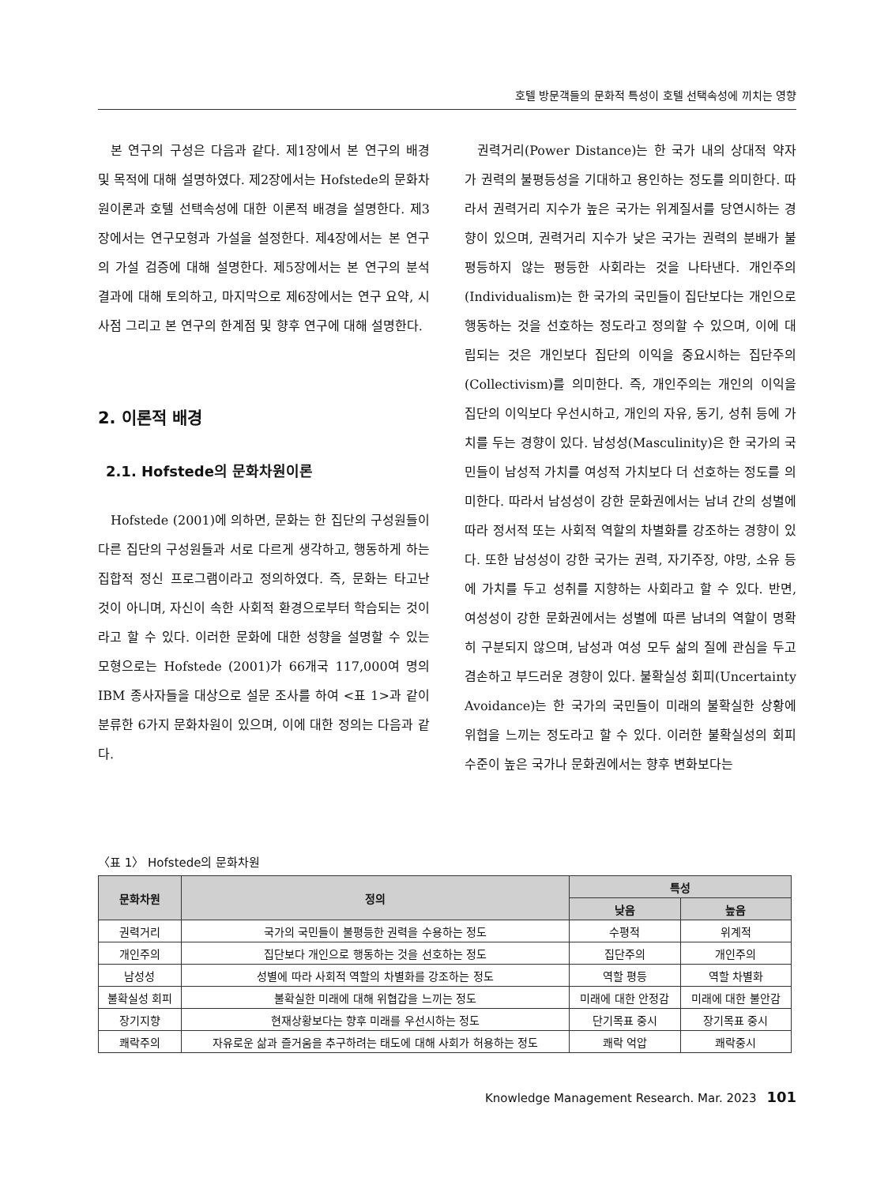호텔 방문객들의 문화적 특성이 호텔 선택속성에 끼치는 영향
본 연구의 구성은 다음과 같다. 제1장에서 본 연구의 배경 및 목적에 대해 설명하였다. 제2장에서는 Hofstede의 문화차원이론과 호텔 선택속성에 대한 이론적 배경을 설명한다. 제3장에서는 연구모형과 가설을 설정한다. 제4장에서는 본 연구의 가설 검증에 대해 설명한다. 제5장에서는 본 연구의 분석 결과에 대해 토의하고, 마지막으로 제6장에서는 연구 요약, 시사점 그리고 본 연구의 한계점 및 향후 연구에 대해 설명한다.
2. 이론적 배경
2.1. Hofstede의 문화차원이론
Hofstede (2001)에 의하면, 문화는 한 집단의 구성원들이 다른 집단의 구성원들과 서로 다르게 생각하고, 행동하게 하는 집합적 정신 프로그램이라고 정의하였다. 즉, 문화는 타고난 것이 아니며, 자신이 속한 사회적 환경으로부터 학습되는 것이라고 할 수 있다. 이러한 문화에 대한 성향을 설명할 수 있는 모형으로는 Hofstede (2001)가 66개국 117,000여 명의 IBM 종사자들을 대상으로 설문 조사를 하여 <표 1>과 같이 분류한 6가지 문화차원이 있으며, 이에 대한 정의는 다음과 같다.
권력거리(Power Distance)는 한 국가 내의 상대적 약자가 권력의 불평등성을 기대하고 용인하는 정도를 의미한다. 따라서 권력거리 지수가 높은 국가는 위계질서를 당연시하는 경향이 있으며, 권력거리 지수가 낮은 국가는 권력의 분배가 불평등하지 않는 평등한 사회라는 것을 나타낸다. 개인주의(Individualism)는 한 국가의 국민들이 집단보다는 개인으로 행동하는 것을 선호하는 정도라고 정의할 수 있으며, 이에 대립되는 것은 개인보다 집단의 이익을 중요시하는 집단주의(Collectivism)를 의미한다. 즉, 개인주의는 개인의 이익을 집단의 이익보다 우선시하고, 개인의 자유, 동기, 성취 등에 가치를 두는 경향이 있다. 남성성(Masculinity)은 한 국가의 국민들이 남성적 가치를 여성적 가치보다 더 선호하는 정도를 의미한다. 따라서 남성성이 강한 문화권에서는 남녀 간의 성별에 따라 정서적 또는 사회적 역할의 차별화를 강조하는 경향이 있다. 또한 남성성이 강한 국가는 권력, 자기주장, 야망, 소유 등에 가치를 두고 성취를 지향하는 사회라고 할 수 있다. 반면, 여성성이 강한 문화권에서는 성별에 따른 남녀의 역할이 명확히 구분되지 않으며, 남성과 여성 모두 삶의 질에 관심을 두고 겸손하고 부드러운 경향이 있다. 불확실성 회피(Uncertainty Avoidance)는 한 국가의 국민들이 미래의 불확실한 상황에 위협을 느끼는 정도라고 할 수 있다. 이러한 불확실성의 회피 수준이 높은 국가나 문화권에서는 향후 변화보다는
〈표 1〉 Hofstede의 문화차원
| 문화차원 | 정의 | 특성 | |
| --- | --- | --- | --- |
| | | 낮음 | 높음 |
| 권력거리 | 국가의 국민들이 불평등한 권력을 수용하는 정도 | 수평적 | 위계적 |
| 개인주의 | 집단보다 개인으로 행동하는 것을 선호하는 정도 | 집단주의 | 개인주의 |
| 남성성 | 성별에 따라 사회적 역할의 차별화를 강조하는 정도 | 역할 평등 | 역할 차별화 |
| 불확실성 회피 | 불확실한 미래에 대해 위협갑을 느끼는 정도 | 미래에 대한 안정감 | 미래에 대한 불안감 |
| 장기지향 | 현재상황보다는 향후 미래를 우선시하는 정도 | 단기목표 중시 | 장기목표 중시 |
| 쾌락주의 | 자유로운 삶과 즐거움을 추구하려는 태도에 대해 사회가 허용하는 정도 | 쾌락 억압 | 쾌락중시 |
Knowledge Management Research. Mar. 2023 101